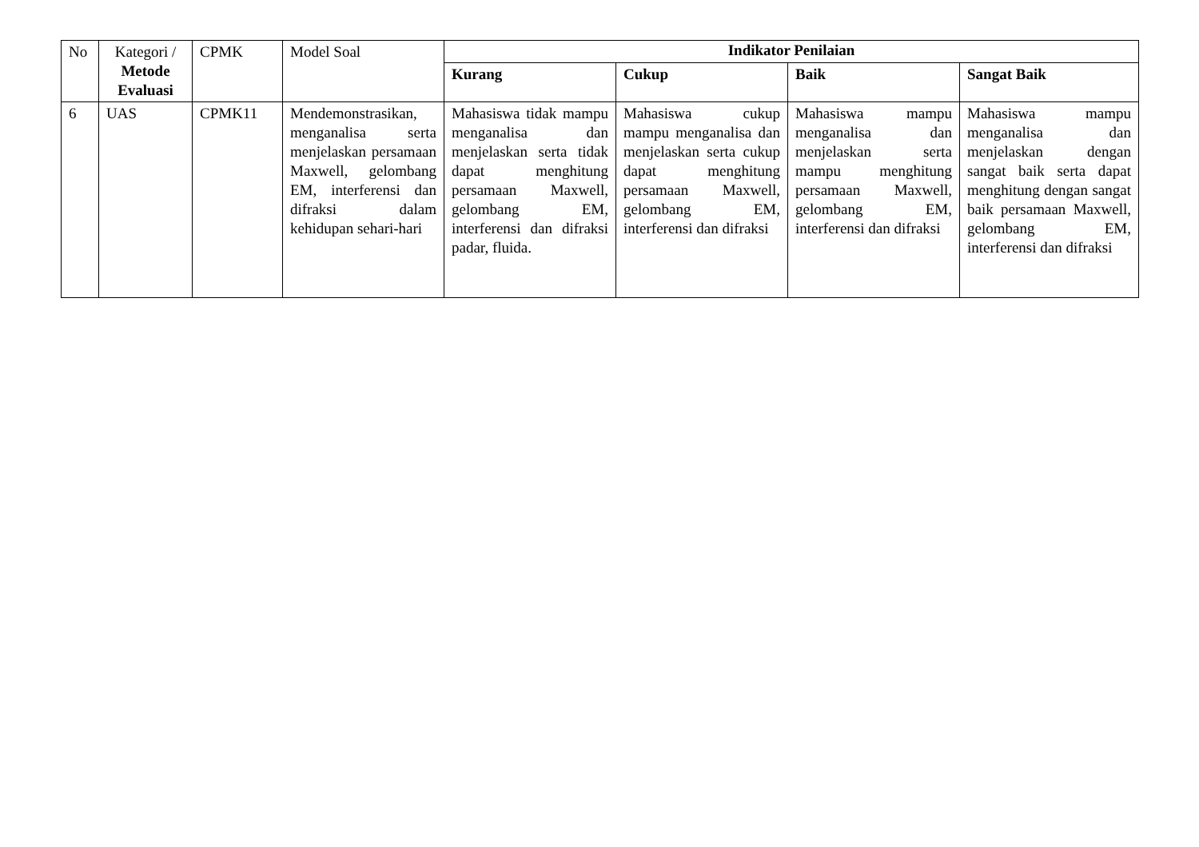| No | Kategori / Metode Evaluasi | CPMK | Model Soal | Indikator Penilaian | | | |
| --- | --- | --- | --- | --- | --- | --- | --- |
| | | | | Kurang | Cukup | Baik | Sangat Baik |
| 6 | UAS | CPMK11 | Mendemonstrasikan, menganalisa serta menjelaskan persamaan Maxwell, gelombang EM, interferensi dan difraksi dalam kehidupan sehari-hari | Mahasiswa tidak mampu menganalisa dan menjelaskan serta tidak dapat menghitung persamaan Maxwell, gelombang EM, interferensi dan difraksi padar, fluida. | Mahasiswa cukup mampu menganalisa dan menjelaskan serta cukup dapat menghitung persamaan Maxwell, gelombang EM, interferensi dan difraksi | Mahasiswa mampu menganalisa dan menjelaskan serta mampu menghitung persamaan Maxwell, gelombang EM, interferensi dan difraksi | Mahasiswa mampu menganalisa dan menjelaskan dengan sangat baik serta dapat menghitung dengan sangat baik persamaan Maxwell, gelombang EM, interferensi dan difraksi |